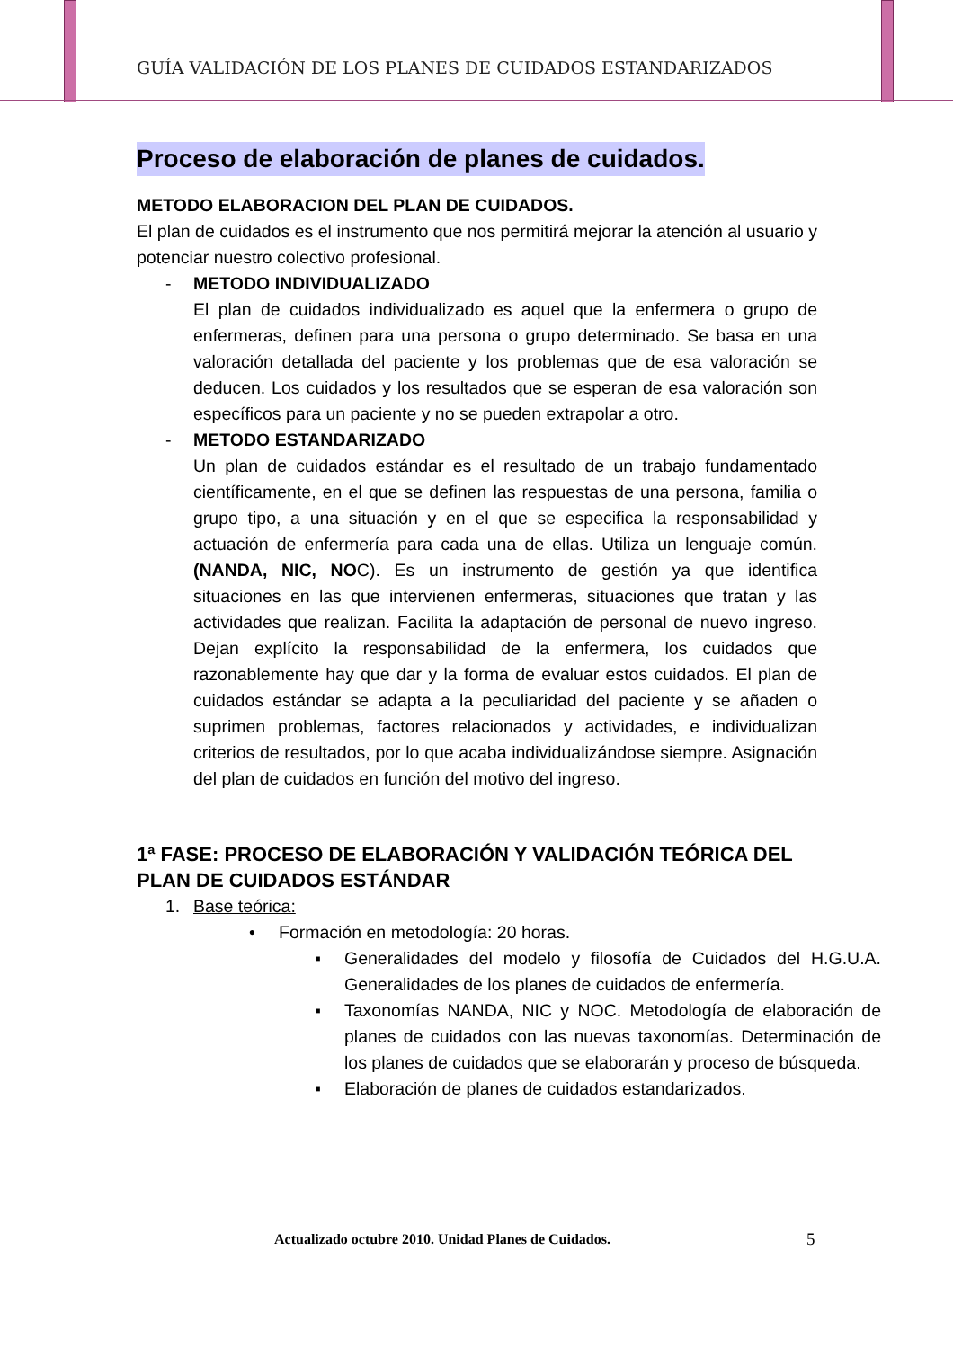GUÍA VALIDACIÓN DE LOS PLANES DE CUIDADOS ESTANDARIZADOS
Proceso de elaboración de planes de cuidados.
METODO ELABORACION DEL PLAN DE CUIDADOS.
El plan de cuidados es el instrumento que nos permitirá mejorar la atención al usuario y potenciar nuestro colectivo profesional.
- METODO INDIVIDUALIZADO
El plan de cuidados individualizado es aquel que la enfermera o grupo de enfermeras, definen para una persona o grupo determinado. Se basa en una valoración detallada del paciente y los problemas que de esa valoración se deducen. Los cuidados y los resultados que se esperan de esa valoración son específicos para un paciente y no se pueden extrapolar a otro.
- METODO ESTANDARIZADO
Un plan de cuidados estándar es el resultado de un trabajo fundamentado científicamente, en el que se definen las respuestas de una persona, familia o grupo tipo, a una situación y en el que se especifica la responsabilidad y actuación de enfermería para cada una de ellas. Utiliza un lenguaje común. (NANDA, NIC, NOC). Es un instrumento de gestión ya que identifica situaciones en las que intervienen enfermeras, situaciones que tratan y las actividades que realizan. Facilita la adaptación de personal de nuevo ingreso. Dejan explícito la responsabilidad de la enfermera, los cuidados que razonablemente hay que dar y la forma de evaluar estos cuidados. El plan de cuidados estándar se adapta a la peculiaridad del paciente y se añaden o suprimen problemas, factores relacionados y actividades, e individualizan criterios de resultados, por lo que acaba individualizándose siempre. Asignación del plan de cuidados en función del motivo del ingreso.
1ª FASE: PROCESO DE ELABORACIÓN Y VALIDACIÓN TEÓRICA DEL PLAN DE CUIDADOS ESTÁNDAR
1. Base teórica:
• Formación en metodología: 20 horas.
▪ Generalidades del modelo y filosofía de Cuidados del H.G.U.A. Generalidades de los planes de cuidados de enfermería.
▪ Taxonomías NANDA, NIC y NOC. Metodología de elaboración de planes de cuidados con las nuevas taxonomías. Determinación de los planes de cuidados que se elaborarán y proceso de búsqueda.
▪ Elaboración de planes de cuidados estandarizados.
Actualizado octubre 2010. Unidad Planes de Cuidados.
5